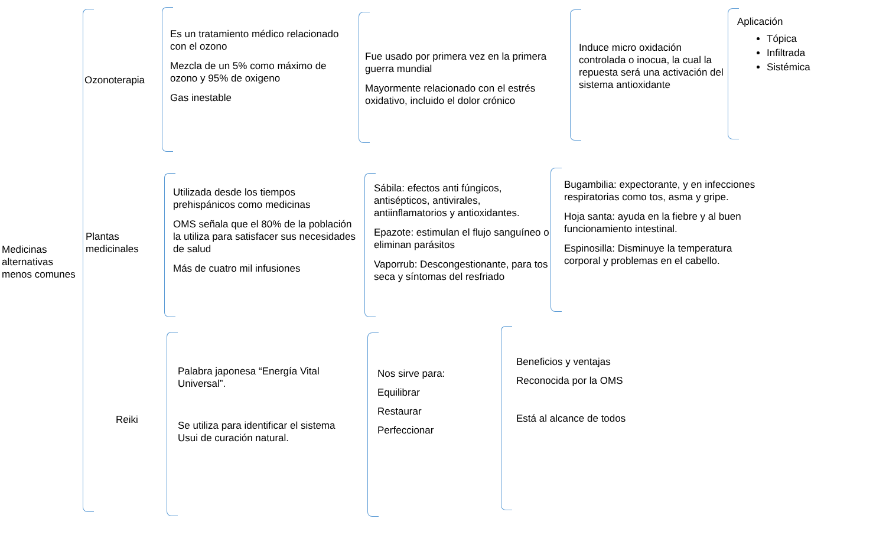Medicinas alternativas menos comunes
Ozonoterapia
Es un tratamiento médico relacionado con el ozono
Mezcla de un 5% como máximo de ozono y 95% de oxigeno
Gas inestable
Fue usado por primera vez en la primera guerra mundial
Mayormente relacionado con el estrés oxidativo, incluido el dolor crónico
Induce micro oxidación controlada o inocua, la cual la repuesta será una activación del sistema antioxidante
Aplicación
Tópica
Infiltrada
Sistémica
Plantas
medicinales
Utilizada desde los tiempos prehispánicos como medicinas
OMS señala que el 80% de la población la utiliza para satisfacer sus necesidades de salud
Más de cuatro mil infusiones
Sábila: efectos anti fúngicos, antisépticos, antivirales, antiinflamatorios y antioxidantes.
Epazote: estimulan el flujo sanguíneo o eliminan parásitos
Vaporrub: Descongestionante, para tos seca y síntomas del resfriado
Bugambilia: expectorante, y en infecciones respiratorias como tos, asma y gripe.
Hoja santa: ayuda en la fiebre y al buen funcionamiento intestinal.
Espinosilla: Disminuye la temperatura corporal y problemas en el cabello.
Reiki
Palabra japonesa “Energía Vital Universal”.
Se utiliza para identificar el sistema Usui de curación natural.
Nos sirve para:
Equilibrar
Restaurar
Perfeccionar
Beneficios y ventajas
Reconocida por la OMS
Está al alcance de todos